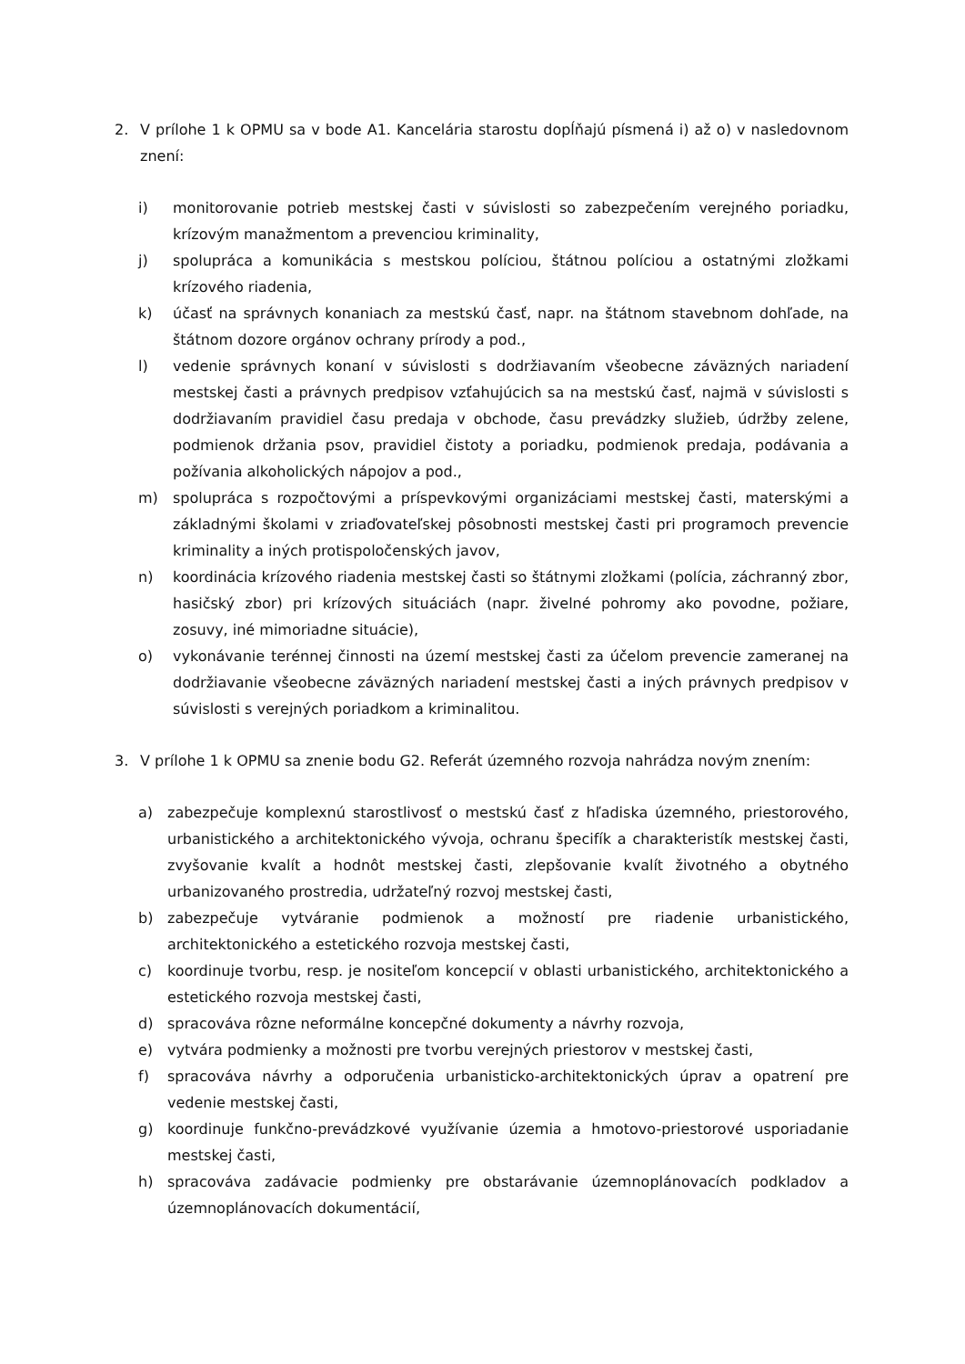2. V prílohe 1 k OPMU sa v bode A1. Kancelária starostu dopĺňajú písmená i) až o) v nasledovnom znení:
i) monitorovanie potrieb mestskej časti v súvislosti so zabezpečením verejného poriadku, krízovým manažmentom a prevenciou kriminality,
j) spolupráca a komunikácia s mestskou políciou, štátnou políciou a ostatnými zložkami krízového riadenia,
k) účasť na správnych konaniach za mestskú časť, napr. na štátnom stavebnom dohľade, na štátnom dozore orgánov ochrany prírody a pod.,
l) vedenie správnych konaní v súvislosti s dodržiavaním všeobecne záväzných nariadení mestskej časti a právnych predpisov vzťahujúcich sa na mestskú časť, najmä v súvislosti s dodržiavaním pravidiel času predaja v obchode, času prevádzky služieb, údržby zelene, podmienok držania psov, pravidiel čistoty a poriadku, podmienok predaja, podávania a požívania alkoholických nápojov a pod.,
m) spolupráca s rozpočtovými a príspevkovými organizáciami mestskej časti, materskými a základnými školami v zriaďovateľskej pôsobnosti mestskej časti pri programoch prevencie kriminality a iných protispoločenských javov,
n) koordinácia krízového riadenia mestskej časti so štátnymi zložkami (polícia, záchranný zbor, hasičský zbor) pri krízových situáciách (napr. živelné pohromy ako povodne, požiare, zosuvy, iné mimoriadne situácie),
o) vykonávanie terénnej činnosti na území mestskej časti za účelom prevencie zameranej na dodržiavanie všeobecne záväzných nariadení mestskej časti a iných právnych predpisov v súvislosti s verejných poriadkom a kriminalitou.
3. V prílohe 1 k OPMU sa znenie bodu G2. Referát územného rozvoja nahrádza novým znením:
a) zabezpečuje komplexnú starostlivosť o mestskú časť z hľadiska územného, priestorového, urbanistického a architektonického vývoja, ochranu špecifík a charakteristík mestskej časti, zvyšovanie kvalít a hodnôt mestskej časti, zlepšovanie kvalít životného a obytného urbanizovaného prostredia, udržateľný rozvoj mestskej časti,
b) zabezpečuje vytváranie podmienok a možností pre riadenie urbanistického, architektonického a estetického rozvoja mestskej časti,
c) koordinuje tvorbu, resp. je nositeľom koncepcií v oblasti urbanistického, architektonického a estetického rozvoja mestskej časti,
d) spracováva rôzne neformálne koncepčné dokumenty a návrhy rozvoja,
e) vytvára podmienky a možnosti pre tvorbu verejných priestorov v mestskej časti,
f) spracováva návrhy a odporučenia urbanisticko-architektonických úprav a opatrení pre vedenie mestskej časti,
g) koordinuje funkčno-prevádzkové využívanie územia a hmotovo-priestorové usporiadanie mestskej časti,
h) spracováva zadávacie podmienky pre obstarávanie územnoplánovacích podkladov a územnoplánovacích dokumentácií,